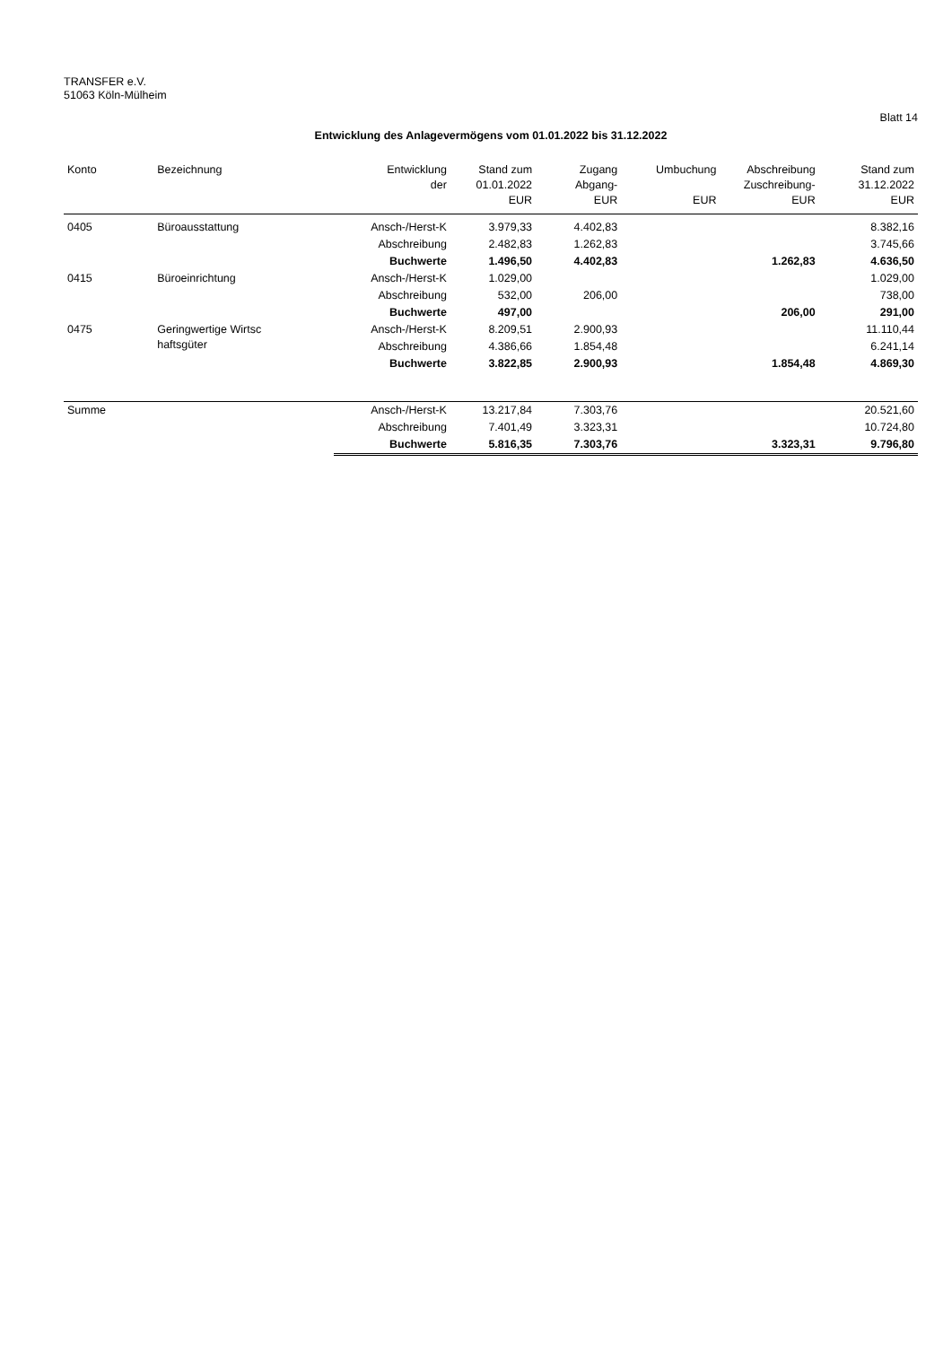TRANSFER e.V.
51063 Köln-Mülheim
Blatt 14
Entwicklung des Anlagevermögens vom 01.01.2022 bis 31.12.2022
| Konto | Bezeichnung | Entwicklung der | Stand zum 01.01.2022 EUR | Zugang Abgang- EUR | Umbuchung EUR | Abschreibung Zuschreibung- EUR | Stand zum 31.12.2022 EUR |
| --- | --- | --- | --- | --- | --- | --- | --- |
| 0405 | Büroausstattung | Ansch-/Herst-K | 3.979,33 | 4.402,83 | | | 8.382,16 |
| | | Abschreibung | 2.482,83 | 1.262,83 | | | 3.745,66 |
| | | Buchwerte | 1.496,50 | 4.402,83 | | 1.262,83 | 4.636,50 |
| 0415 | Büroeinrichtung | Ansch-/Herst-K | 1.029,00 | | | | 1.029,00 |
| | | Abschreibung | 532,00 | 206,00 | | | 738,00 |
| | | Buchwerte | 497,00 | | | 206,00 | 291,00 |
| 0475 | Geringwertige Wirtsc haftsgüter | Ansch-/Herst-K | 8.209,51 | 2.900,93 | | | 11.110,44 |
| | | Abschreibung | 4.386,66 | 1.854,48 | | | 6.241,14 |
| | | Buchwerte | 3.822,85 | 2.900,93 | | 1.854,48 | 4.869,30 |
| Summe | | Ansch-/Herst-K | 13.217,84 | 7.303,76 | | | 20.521,60 |
| | | Abschreibung | 7.401,49 | 3.323,31 | | | 10.724,80 |
| | | Buchwerte | 5.816,35 | 7.303,76 | | 3.323,31 | 9.796,80 |